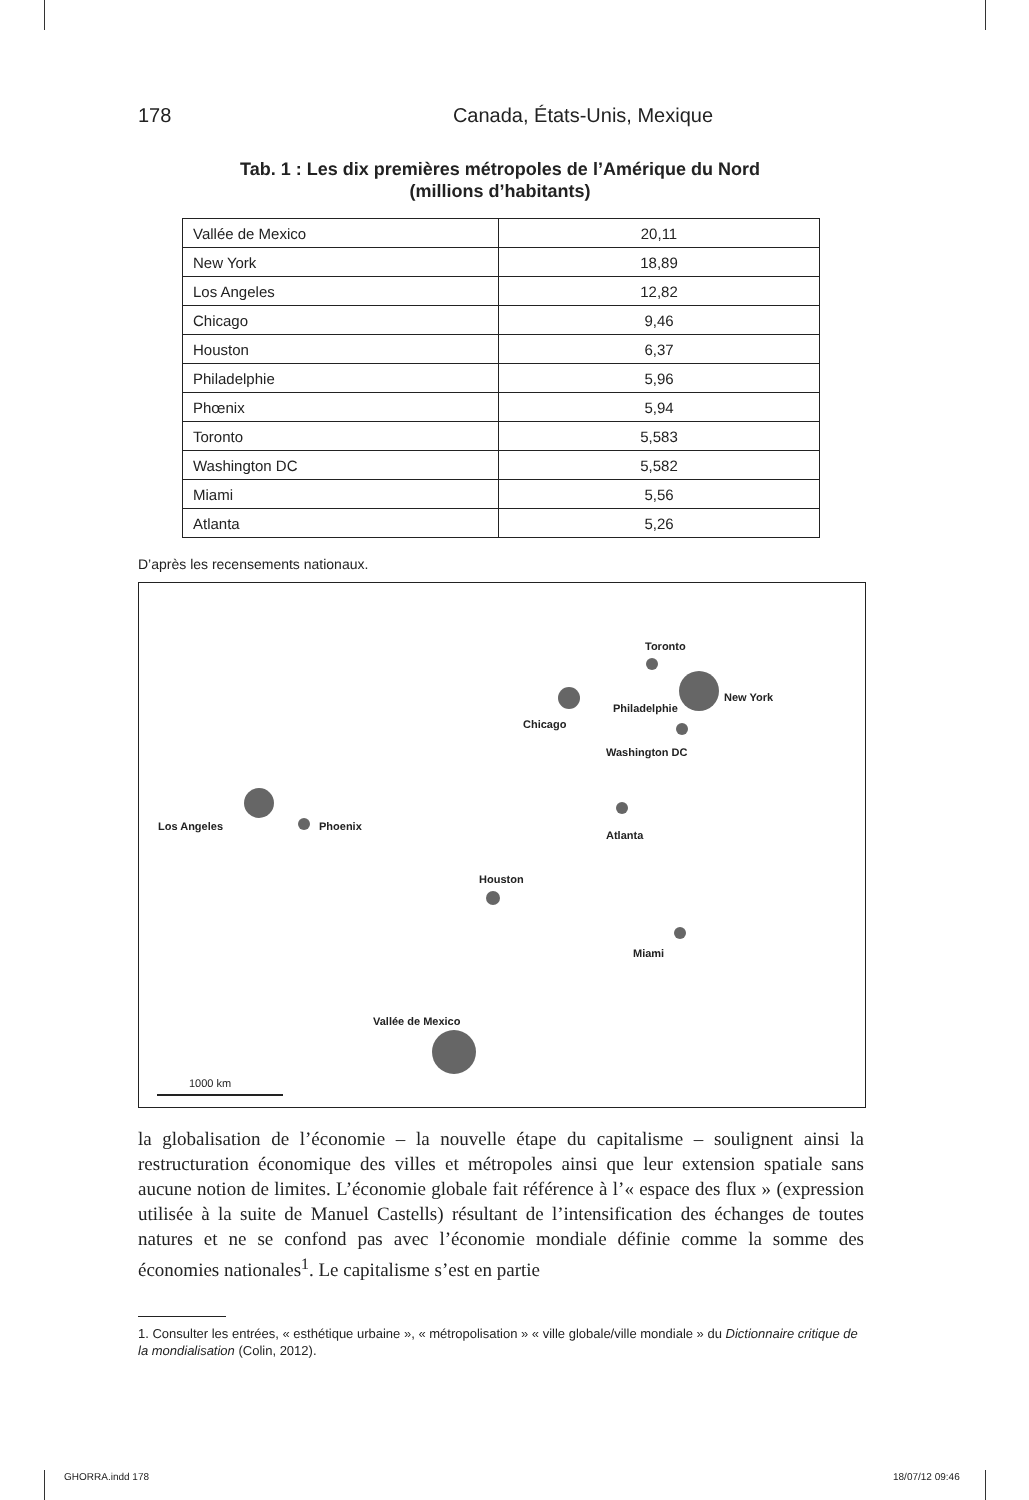178 Canada, États-Unis, Mexique
Tab. 1 : Les dix premières métropoles de l’Amérique du Nord
(millions d’habitants)
| Vallée de Mexico | 20,11 |
| New York | 18,89 |
| Los Angeles | 12,82 |
| Chicago | 9,46 |
| Houston | 6,37 |
| Philadelphie | 5,96 |
| Phœnix | 5,94 |
| Toronto | 5,583 |
| Washington DC | 5,582 |
| Miami | 5,56 |
| Atlanta | 5,26 |
D’après les recensements nationaux.
Toronto
New York
Philadelphie
Chicago
Washington DC
Los Angeles Phoenix
Atlanta
Houston
Miami
Vallée de Mexico
1000 km
la globalisation de l’économie – la nouvelle étape du capitalisme – soulignent ainsi la restructuration économique des villes et métropoles ainsi que leur extension spatiale sans aucune notion de limites. L’économie globale fait référence à l’« espace des flux » (expression utilisée à la suite de Manuel Castells) résultant de l’intensification des échanges de toutes natures et ne se confond pas avec l’économie mondiale définie comme la somme des économies nationales<sup>1</sup>. Le capitalisme s’est en partie
1. Consulter les entrées, « esthétique urbaine », « métropolisation » « ville globale/ville mondiale » du Dictionnaire critique de la mondialisation (Colin, 2012).
GHORRA.indd 178 18/07/12 09:46